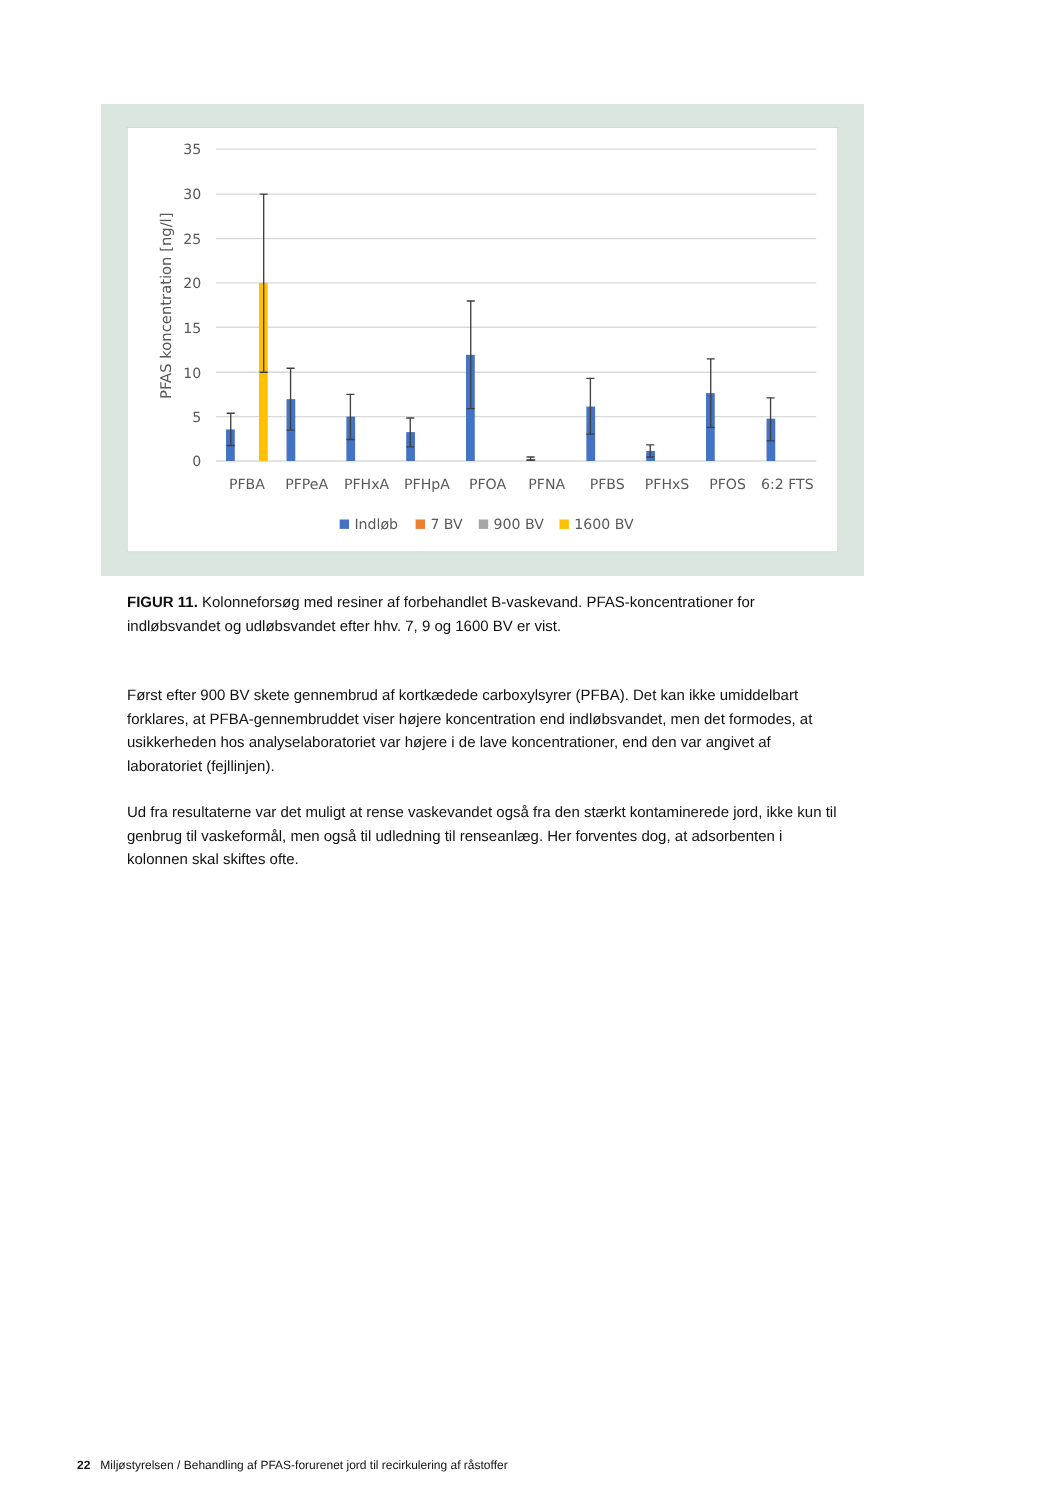35
30
25
20
15
10
5
0
PFAS koncentration [ng/l]
PFBA
PFPeA
PFHxA
PFHpA
PFOA
PFNA
PFBS
PFHxS
PFOS
6:2 FTS
Indløb
7 BV
900 BV
1600 BV
FIGUR 11. Kolonneforsøg med resiner af forbehandlet B-vaskevand. PFAS-koncentrationer for indløbsvandet og udløbsvandet efter hhv. 7, 9 og 1600 BV er vist.
Først efter 900 BV skete gennembrud af kortkædede carboxylsyrer (PFBA). Det kan ikke umiddelbart forklares, at PFBA-gennembruddet viser højere koncentration end indløbsvandet, men det formodes, at usikkerheden hos analyselaboratoriet var højere i de lave koncentrationer, end den var angivet af laboratoriet (fejllinjen).
Ud fra resultaterne var det muligt at rense vaskevandet også fra den stærkt kontaminerede jord, ikke kun til genbrug til vaskeformål, men også til udledning til renseanlæg. Her forventes dog, at adsorbenten i kolonnen skal skiftes ofte.
22 Miljøstyrelsen / Behandling af PFAS-forurenet jord til recirkulering af råstoffer